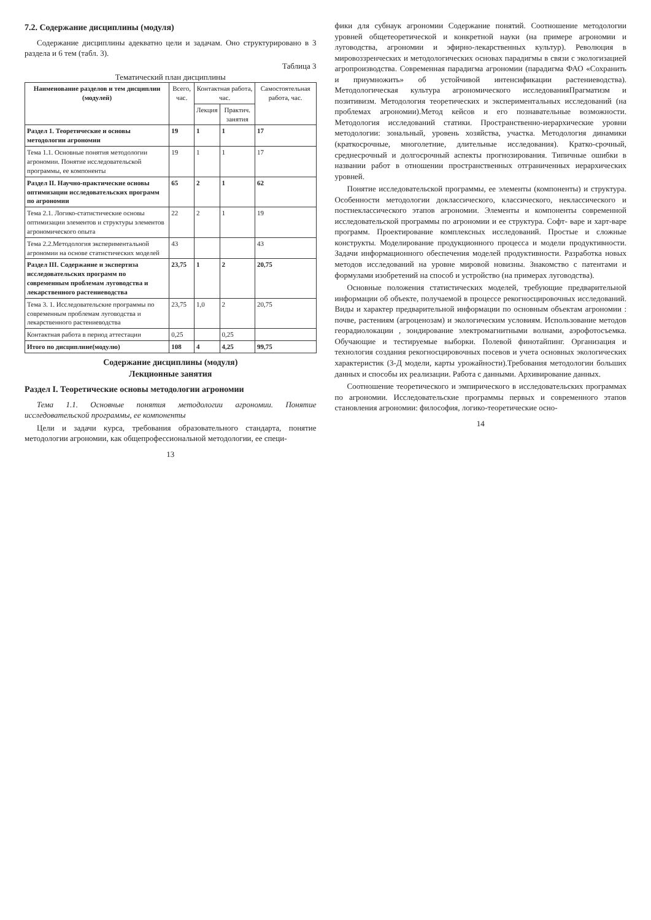7.2. Содержание дисциплины (модуля)
Содержание дисциплины адекватно цели и задачам. Оно структурировано в 3 раздела и 6 тем (табл. 3).
Таблица 3
Тематический план дисциплины
| Наименование разделов и тем дисциплин (модулей) | Всего, час. | Контактная работа, час. | | Самостоятельная работа, час. |
| --- | --- | --- | --- | --- |
| | | Лекция | Практич. занятия | |
| Раздел 1. Теоретические и основы методологии агрономии | 19 | 1 | 1 | 17 |
| Тема 1.1. Основные понятия методологии агрономии. Понятие исследовательской программы, ее компоненты | 19 | 1 | 1 | 17 |
| Раздел II. Научно-практические основы оптимизации исследовательских программ по агрономии | 65 | 2 | 1 | 62 |
| Тема 2.1. Логико-статистические основы оптимизации элементов и структуры элементов агрономического опыта | 22 | 2 | 1 | 19 |
| Тема 2.2.Методология экспериментальной агрономии на основе статистических моделей | 43 | | | 43 |
| Раздел III. Содержание и экспертиза исследовательских программ по современным проблемам луговодства и лекарственного растениеводства | 23,75 | 1 | 2 | 20,75 |
| Тема 3. 1. Исследовательские программы по современным проблемам луговодства и лекарственного растениеводства | 23,75 | 1,0 | 2 | 20,75 |
| Контактная работа в период аттестации | 0,25 | | 0,25 | |
| Итого по дисциплине(модулю) | 108 | 4 | 4,25 | 99,75 |
Содержание дисциплины (модуля)
Лекционные занятия
Раздел I. Теоретические основы методологии агрономии
Тема 1.1. Основные понятия методологии агрономии. Понятие исследовательской программы, ее компоненты
Цели и задачи курса, требования образовательного стандарта, понятие методологии агрономии, как общепрофессиональной методологии, ее специ-
13
фики для субнаук агрономии Содержание понятий. Соотношение методологии уровней общетеоретической и конкретной науки (на примере агрономии и луговодства, агрономии и эфирно-лекарственных культур). Революция в мировоззренческих и методологических основах парадигмы в связи с экологизацией агропроизводства. Современная парадигма агрономии (парадигма ФАО «Сохранить и приумножить» об устойчивой интенсификации растениеводства). Методологическая культура агрономического исследованияПрагматизм и позитивизм. Методология теоретических и экспериментальных исследований (на проблемах агрономии).Метод кейсов и его познавательные возможности. Методология исследований статики. Пространственно-иерархические уровни методологии: зональный, уровень хозяйства, участка. Методология динамики (краткосрочные, многолетние, длительные исследования). Кратко-срочный, среднесрочный и долгосрочный аспекты прогнозирования. Типичные ошибки в названии работ в отношении пространственных отграниченных иерархических уровней.
Понятие исследовательской программы, ее элементы (компоненты) и структура. Особенности методологии доклассического, классического, неклассического и постнеклассического этапов агрономии. Элементы и компоненты современной исследовательской программы по агрономии и ее структура. Софт- варе и харт-варе программ. Проектирование комплексных исследований. Простые и сложные конструкты. Моделирование продукционного процесса и модели продуктивности. Задачи информационного обеспечения моделей продуктивности. Разработка новых методов исследований на уровне мировой новизны. Знакомство с патентами и формулами изобретений на способ и устройство (на примерах луговодства).
Основные положения статистических моделей, требующие предварительной информации об объекте, получаемой в процессе рекогносцировочных исследований. Виды и характер предварительной информации по основным объектам агрономии : почве, растениям (агроценозам) и экологическим условиям. Использование методов георадиолокации , зондирование электромагнитными волнами, аэрофотосъемка. Обучающие и тестируемые выборки. Полевой финотайпинг. Организация и технология создания рекогносцировочных посевов и учета основных экологических характеристик (3-Д модели, карты урожайности).Требования методологии больших данных и способы их реализации. Работа с данными. Архивирование данных.
Соотношение теоретического и эмпирического в исследовательских программах по агрономии. Исследовательские программы первых и современного этапов становления агрономии: философия, логико-теоретические осно-
14